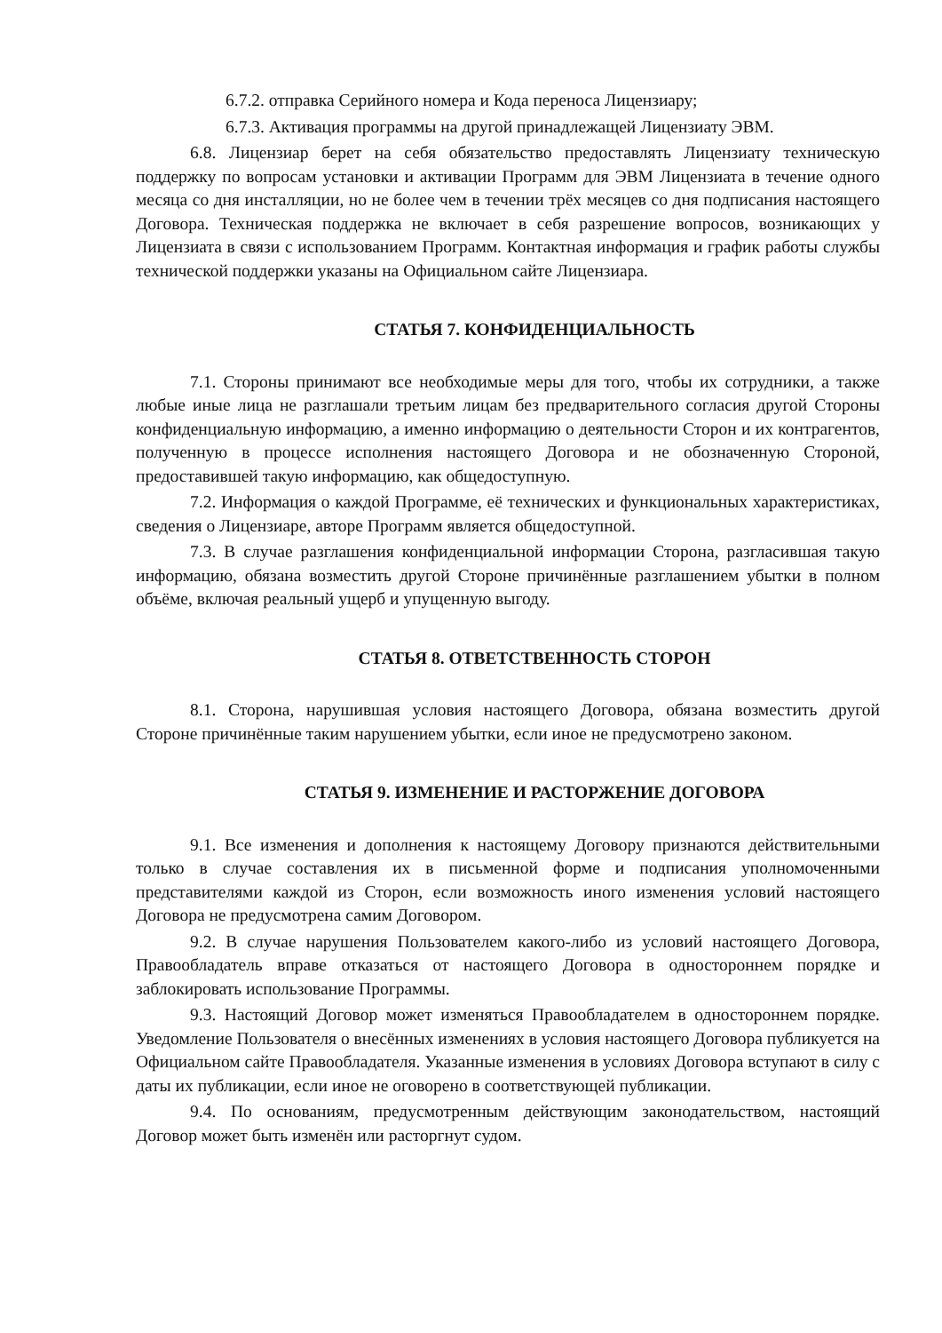6.7.2. отправка Серийного номера и Кода переноса Лицензиару;
6.7.3. Активация программы на другой принадлежащей Лицензиату ЭВМ.
6.8. Лицензиар берет на себя обязательство предоставлять Лицензиату техническую поддержку по вопросам установки и активации Программ для ЭВМ Лицензиата в течение одного месяца со дня инсталляции, но не более чем в течении трёх месяцев со дня подписания настоящего Договора. Техническая поддержка не включает в себя разрешение вопросов, возникающих у Лицензиата в связи с использованием Программ. Контактная информация и график работы службы технической поддержки указаны на Официальном сайте Лицензиара.
СТАТЬЯ 7. КОНФИДЕНЦИАЛЬНОСТЬ
7.1. Стороны принимают все необходимые меры для того, чтобы их сотрудники, а также любые иные лица не разглашали третьим лицам без предварительного согласия другой Стороны конфиденциальную информацию, а именно информацию о деятельности Сторон и их контрагентов, полученную в процессе исполнения настоящего Договора и не обозначенную Стороной, предоставившей такую информацию, как общедоступную.
7.2. Информация о каждой Программе, её технических и функциональных характеристиках, сведения о Лицензиаре, авторе Программ является общедоступной.
7.3. В случае разглашения конфиденциальной информации Сторона, разгласившая такую информацию, обязана возместить другой Стороне причинённые разглашением убытки в полном объёме, включая реальный ущерб и упущенную выгоду.
СТАТЬЯ 8. ОТВЕТСТВЕННОСТЬ СТОРОН
8.1. Сторона, нарушившая условия настоящего Договора, обязана возместить другой Стороне причинённые таким нарушением убытки, если иное не предусмотрено законом.
СТАТЬЯ 9. ИЗМЕНЕНИЕ И РАСТОРЖЕНИЕ ДОГОВОРА
9.1. Все изменения и дополнения к настоящему Договору признаются действительными только в случае составления их в письменной форме и подписания уполномоченными представителями каждой из Сторон, если возможность иного изменения условий настоящего Договора не предусмотрена самим Договором.
9.2. В случае нарушения Пользователем какого-либо из условий настоящего Договора, Правообладатель вправе отказаться от настоящего Договора в одностороннем порядке и заблокировать использование Программы.
9.3. Настоящий Договор может изменяться Правообладателем в одностороннем порядке. Уведомление Пользователя о внесённых изменениях в условия настоящего Договора публикуется на Официальном сайте Правообладателя. Указанные изменения в условиях Договора вступают в силу с даты их публикации, если иное не оговорено в соответствующей публикации.
9.4. По основаниям, предусмотренным действующим законодательством, настоящий Договор может быть изменён или расторгнут судом.